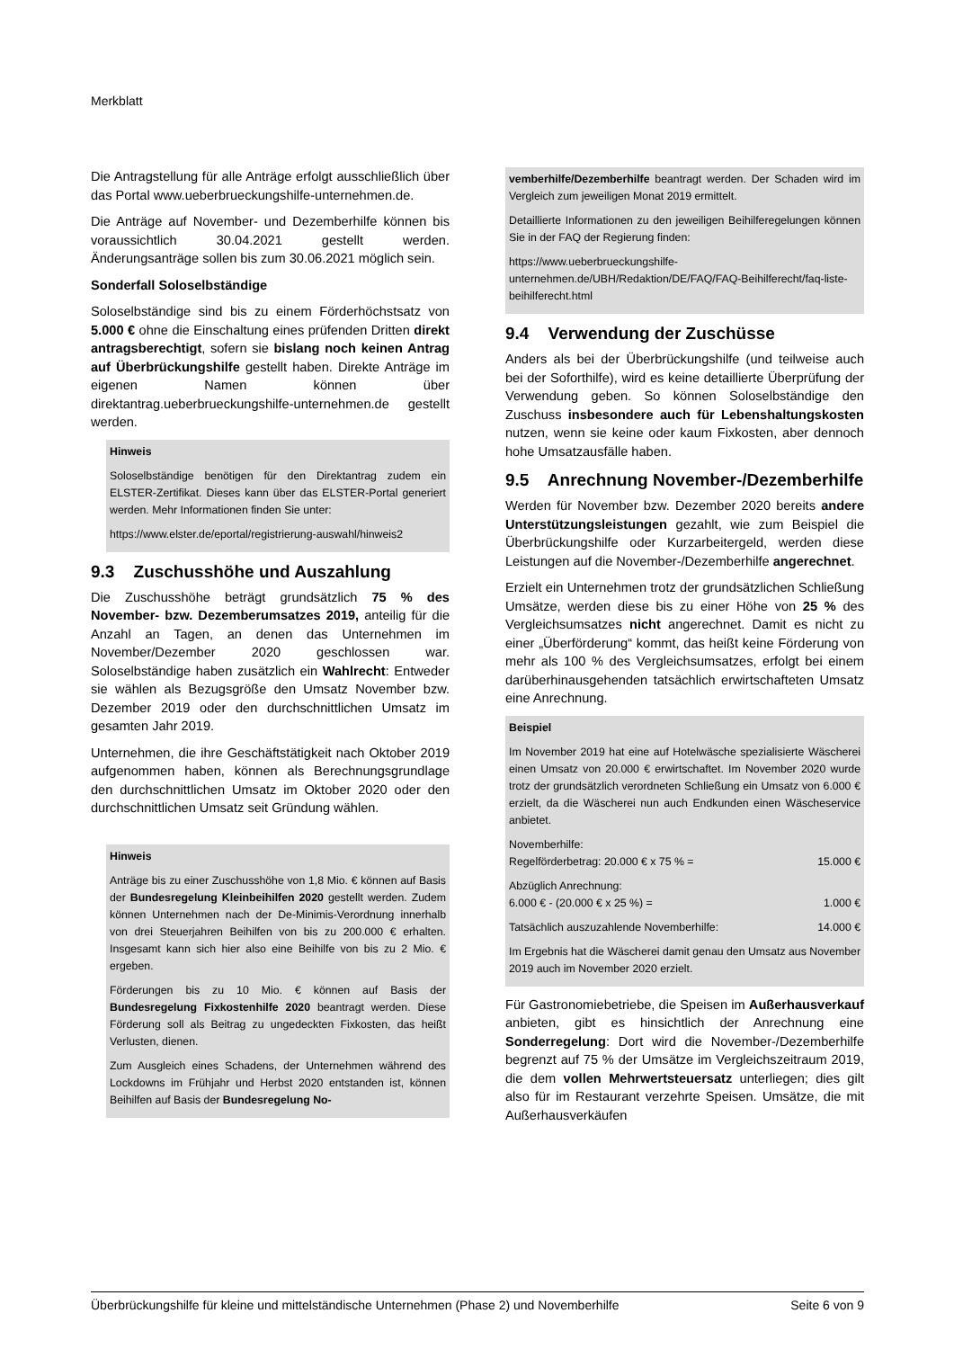Merkblatt
Die Antragstellung für alle Anträge erfolgt ausschließlich über das Portal www.ueberbrueckungshilfe-unternehmen.de.
Die Anträge auf November- und Dezemberhilfe können bis voraussichtlich 30.04.2021 gestellt werden. Änderungsanträge sollen bis zum 30.06.2021 möglich sein.
Sonderfall Soloselbständige
Soloselbständige sind bis zu einem Förderhöchstsatz von 5.000 € ohne die Einschaltung eines prüfenden Dritten direkt antragsberechtigt, sofern sie bislang noch keinen Antrag auf Überbrückungshilfe gestellt haben. Direkte Anträge im eigenen Namen können über direktantrag.ueberbrueckungshilfe-unternehmen.de gestellt werden.
Hinweis
Soloselbständige benötigen für den Direktantrag zudem ein ELSTER-Zertifikat. Dieses kann über das ELSTER-Portal generiert werden. Mehr Informationen finden Sie unter:
https://www.elster.de/eportal/registrierung-auswahl/hinweis2
9.3 Zuschusshöhe und Auszahlung
Die Zuschusshöhe beträgt grundsätzlich 75 % des November- bzw. Dezemberumsatzes 2019, anteilig für die Anzahl an Tagen, an denen das Unternehmen im November/Dezember 2020 geschlossen war. Soloselbständige haben zusätzlich ein Wahlrecht: Entweder sie wählen als Bezugsgröße den Umsatz November bzw. Dezember 2019 oder den durchschnittlichen Umsatz im gesamten Jahr 2019.
Unternehmen, die ihre Geschäftstätigkeit nach Oktober 2019 aufgenommen haben, können als Berechnungsgrundlage den durchschnittlichen Umsatz im Oktober 2020 oder den durchschnittlichen Umsatz seit Gründung wählen.
Hinweis
Anträge bis zu einer Zuschusshöhe von 1,8 Mio. € können auf Basis der Bundesregelung Kleinbeihilfen 2020 gestellt werden. Zudem können Unternehmen nach der De-Minimis-Verordnung innerhalb von drei Steuerjahren Beihilfen von bis zu 200.000 € erhalten. Insgesamt kann sich hier also eine Beihilfe von bis zu 2 Mio. € ergeben.
Förderungen bis zu 10 Mio. € können auf Basis der Bundesregelung Fixkostenhilfe 2020 beantragt werden. Diese Förderung soll als Beitrag zu ungedeckten Fixkosten, das heißt Verlusten, dienen.
Zum Ausgleich eines Schadens, der Unternehmen während des Lockdowns im Frühjahr und Herbst 2020 entstanden ist, können Beihilfen auf Basis der Bundesregelung No-
vemberhilfe/Dezemberhilfe beantragt werden. Der Schaden wird im Vergleich zum jeweiligen Monat 2019 ermittelt.
Detaillierte Informationen zu den jeweiligen Beihilferegelungen können Sie in der FAQ der Regierung finden:
https://www.ueberbrueckungshilfe-unternehmen.de/UBH/Redaktion/DE/FAQ/FAQ-Beihilferecht/faq-liste-beihilferecht.html
9.4 Verwendung der Zuschüsse
Anders als bei der Überbrückungshilfe (und teilweise auch bei der Soforthilfe), wird es keine detaillierte Überprüfung der Verwendung geben. So können Soloselbständige den Zuschuss insbesondere auch für Lebenshaltungskosten nutzen, wenn sie keine oder kaum Fixkosten, aber dennoch hohe Umsatzausfälle haben.
9.5 Anrechnung November-/Dezemberhilfe
Werden für November bzw. Dezember 2020 bereits andere Unterstützungsleistungen gezahlt, wie zum Beispiel die Überbrückungshilfe oder Kurzarbeitergeld, werden diese Leistungen auf die November-/Dezemberhilfe angerechnet.
Erzielt ein Unternehmen trotz der grundsätzlichen Schließung Umsätze, werden diese bis zu einer Höhe von 25 % des Vergleichsumsatzes nicht angerechnet. Damit es nicht zu einer „Überförderung“ kommt, das heißt keine Förderung von mehr als 100 % des Vergleichsumsatzes, erfolgt bei einem darüberhinausgehenden tatsächlich erwirtschafteten Umsatz eine Anrechnung.
Beispiel
Im November 2019 hat eine auf Hotelwäsche spezialisierte Wäscherei einen Umsatz von 20.000 € erwirtschaftet. Im November 2020 wurde trotz der grundsätzlich verordneten Schließung ein Umsatz von 6.000 € erzielt, da die Wäscherei nun auch Endkunden einen Wäscheservice anbietet.
Novemberhilfe:
Regelförderbetrag: 20.000 € x 75 % = 15.000 €
Abzüglich Anrechnung:
6.000 € - (20.000 € x 25 %) = 1.000 €
Tatsächlich auszuzahlende Novemberhilfe: 14.000 €
Im Ergebnis hat die Wäscherei damit genau den Umsatz aus November 2019 auch im November 2020 erzielt.
Für Gastronomiebetriebe, die Speisen im Außerhausverkauf anbieten, gibt es hinsichtlich der Anrechnung eine Sonderregelung: Dort wird die November-/Dezemberhilfe begrenzt auf 75 % der Umsätze im Vergleichszeitraum 2019, die dem vollen Mehrwertsteuersatz unterliegen; dies gilt also für im Restaurant verzehrte Speisen. Umsätze, die mit Außerhausverkäufen
Überbrückungshilfe für kleine und mittelständische Unternehmen (Phase 2) und Novemberhilfe Seite 6 von 9